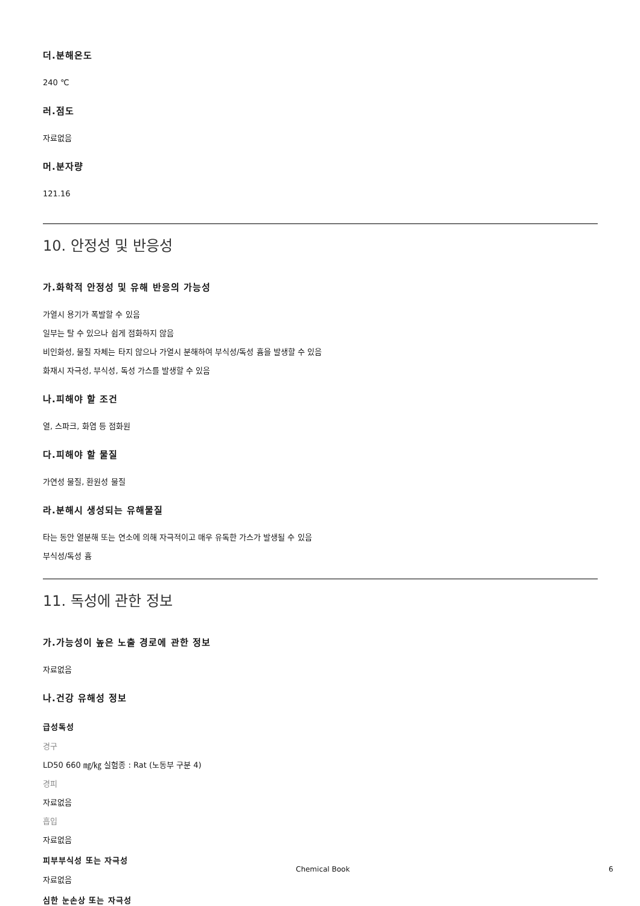더.분해온도
240 ℃
러.점도
자료없음
머.분자량
121.16
10. 안정성 및 반응성
가.화학적 안정성 및 유해 반응의 가능성
가열시 용기가 폭발할 수 있음
일부는 탈 수 있으나 쉽게 점화하지 않음
비인화성, 물질 자체는 타지 않으나 가열시 분해하여 부식성/독성 흄을 발생할 수 있음
화재시 자극성, 부식성, 독성 가스를 발생할 수 있음
나.피해야 할 조건
열, 스파크, 화염 등 점화원
다.피해야 할 물질
가연성 물질, 환원성 물질
라.분해시 생성되는 유해물질
타는 동안 열분해 또는 연소에 의해 자극적이고 매우 유독한 가스가 발생될 수 있음
부식성/독성 흄
11. 독성에 관한 정보
가.가능성이 높은 노출 경로에 관한 정보
자료없음
나.건강 유해성 정보
급성독성
경구
LD50 660 ㎎/㎏ 실험종 : Rat (노동부 구분 4)
경피
자료없음
흡입
자료없음
피부부식성 또는 자극성
자료없음
심한 눈손상 또는 자극성
Chemical Book 6